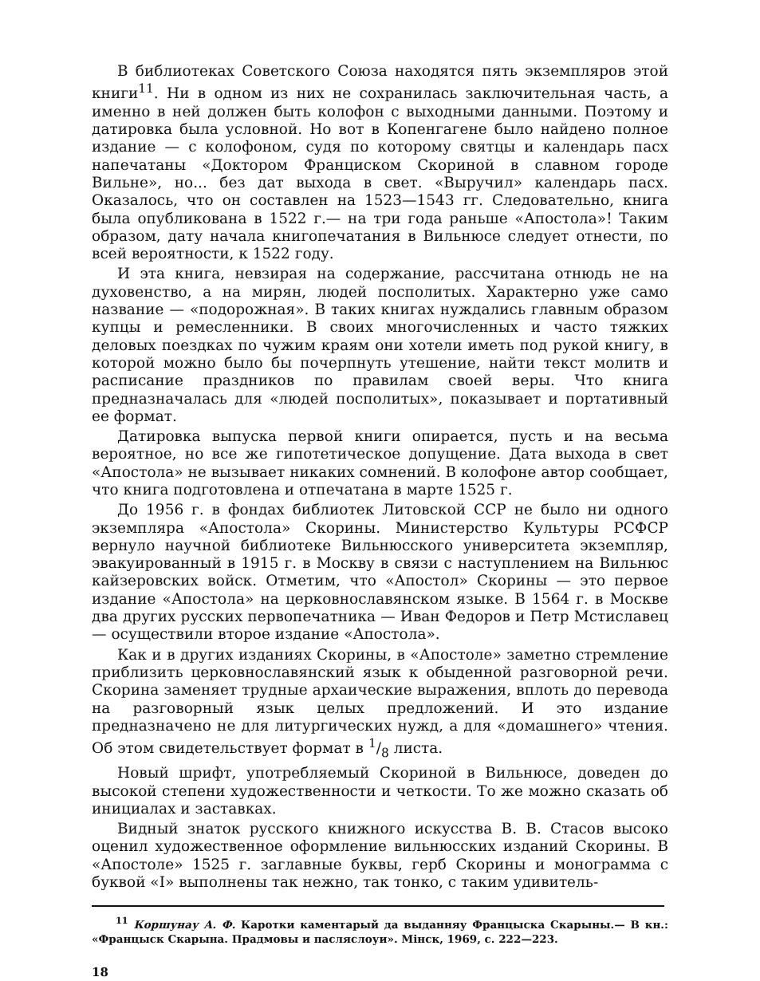В библиотеках Советского Союза находятся пять экземпляров этой книги<sup>11</sup>. Ни в одном из них не сохранилась заключительная часть, а именно в ней должен быть колофон с выходными данными. Поэтому и датировка была условной. Но вот в Копенгагене было найдено полное издание — с колофоном, судя по которому святцы и календарь пасх напечатаны «Доктором Франциском Скориной в славном городе Вильне», но... без дат выхода в свет. «Выручил» календарь пасх. Оказалось, что он составлен на 1523—1543 гг. Следовательно, книга была опубликована в 1522 г.— на три года раньше «Апостола»! Таким образом, дату начала книгопечатания в Вильнюсе следует отнести, по всей вероятности, к 1522 году.
И эта книга, невзирая на содержание, рассчитана отнюдь не на духовенство, а на мирян, людей посполитых. Характерно уже само название — «подорожная». В таких книгах нуждались главным образом купцы и ремесленники. В своих многочисленных и часто тяжких деловых поездках по чужим краям они хотели иметь под рукой книгу, в которой можно было бы почерпнуть утешение, найти текст молитв и расписание праздников по правилам своей веры. Что книга предназначалась для «людей посполитых», показывает и портативный ее формат.
Датировка выпуска первой книги опирается, пусть и на весьма вероятное, но все же гипотетическое допущение. Дата выхода в свет «Апостола» не вызывает никаких сомнений. В колофоне автор сообщает, что книга подготовлена и отпечатана в марте 1525 г.
До 1956 г. в фондах библиотек Литовской ССР не было ни одного экземпляра «Апостола» Скорины. Министерство Культуры РСФСР вернуло научной библиотеке Вильнюсского университета экземпляр, эвакуированный в 1915 г. в Москву в связи с наступлением на Вильнюс кайзеровских войск. Отметим, что «Апостол» Скорины — это первое издание «Апостола» на церковнославянском языке. В 1564 г. в Москве два других русских первопечатника — Иван Федоров и Петр Мстиславец — осуществили второе издание «Апостола».
Как и в других изданиях Скорины, в «Апостоле» заметно стремление приблизить церковнославянский язык к обыденной разговорной речи. Скорина заменяет трудные архаические выражения, вплоть до перевода на разговорный язык целых предложений. И это издание предназначено не для литургических нужд, а для «домашнего» чтения. Об этом свидетельствует формат в 1/8 листа.
Новый шрифт, употребляемый Скориной в Вильнюсе, доведен до высокой степени художественности и четкости. То же можно сказать об инициалах и заставках.
Видный знаток русского книжного искусства В. В. Стасов высоко оценил художественное оформление вильнюсских изданий Скорины. В «Апостоле» 1525 г. заглавные буквы, герб Скорины и монограмма с буквой «І» выполнены так нежно, так тонко, с таким удивитель-
<sup>11</sup> Коршунау А. Ф. Каротки каментарый да выданняу Францыска Скарыны.— В кн.: «Францыск Скарына. Прадмовы и пасляслоуи». Мінск, 1969, с. 222—223.
18